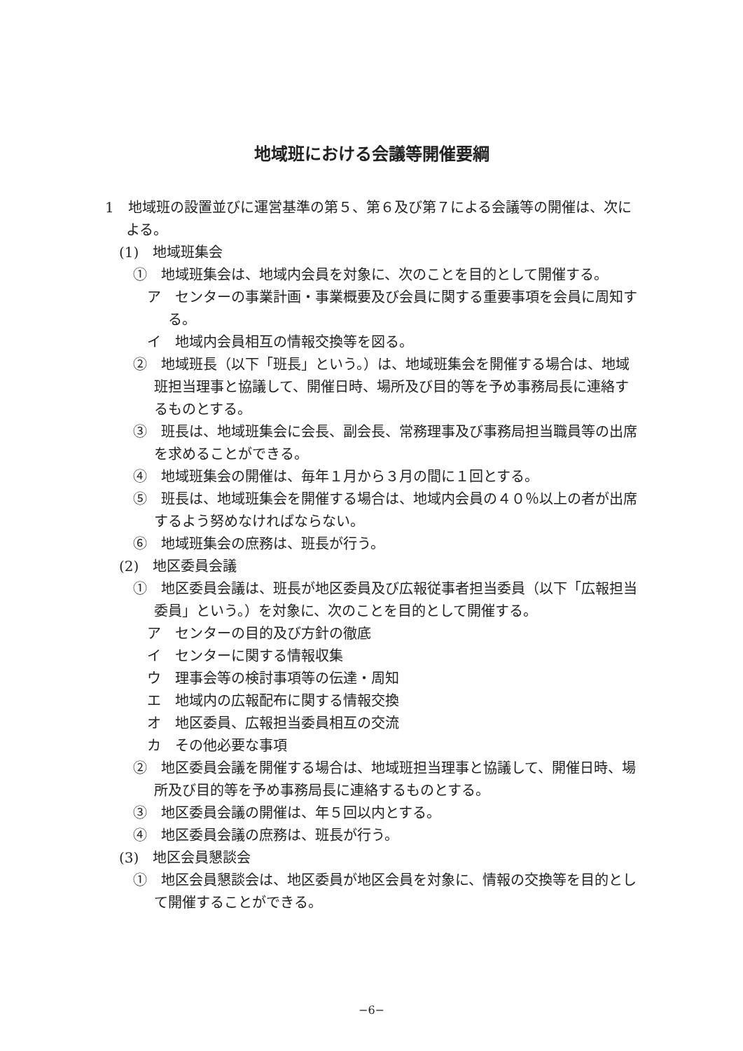地域班における会議等開催要綱
1　地域班の設置並びに運営基準の第５、第６及び第７による会議等の開催は、次による。
(1)　地域班集会
①　地域班集会は、地域内会員を対象に、次のことを目的として開催する。
ア　センターの事業計画・事業概要及び会員に関する重要事項を会員に周知する。
イ　地域内会員相互の情報交換等を図る。
②　地域班長（以下「班長」という。）は、地域班集会を開催する場合は、地域班担当理事と協議して、開催日時、場所及び目的等を予め事務局長に連絡するものとする。
③　班長は、地域班集会に会長、副会長、常務理事及び事務局担当職員等の出席を求めることができる。
④　地域班集会の開催は、毎年１月から３月の間に１回とする。
⑤　班長は、地域班集会を開催する場合は、地域内会員の４０％以上の者が出席するよう努めなければならない。
⑥　地域班集会の庶務は、班長が行う。
(2)　地区委員会議
①　地区委員会議は、班長が地区委員及び広報従事者担当委員（以下「広報担当委員」という。）を対象に、次のことを目的として開催する。
ア　センターの目的及び方針の徹底
イ　センターに関する情報収集
ウ　理事会等の検討事項等の伝達・周知
エ　地域内の広報配布に関する情報交換
オ　地区委員、広報担当委員相互の交流
カ　その他必要な事項
②　地区委員会議を開催する場合は、地域班担当理事と協議して、開催日時、場所及び目的等を予め事務局長に連絡するものとする。
③　地区委員会議の開催は、年５回以内とする。
④　地区委員会議の庶務は、班長が行う。
(3)　地区会員懇談会
①　地区会員懇談会は、地区委員が地区会員を対象に、情報の交換等を目的として開催することができる。
−6−